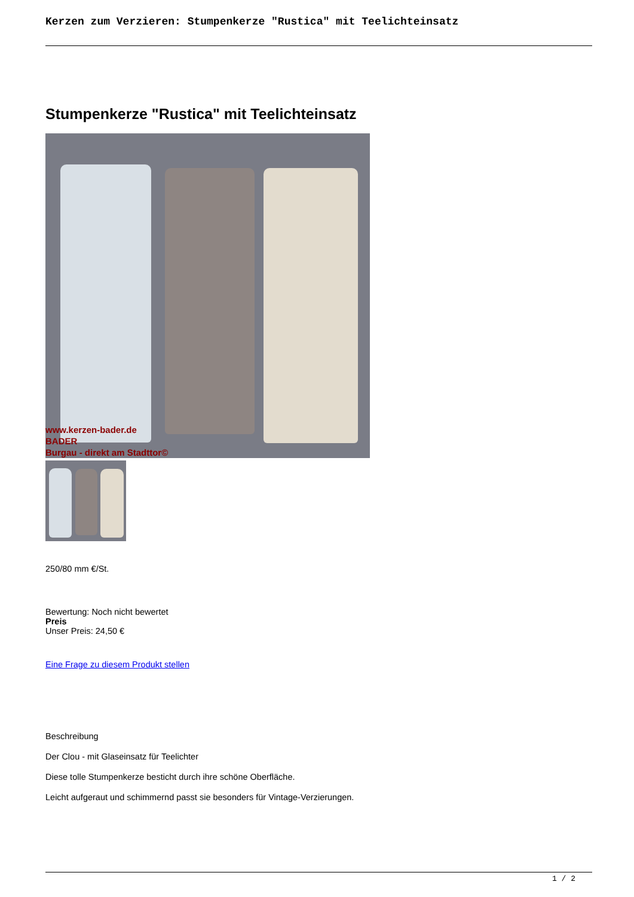Kerzen zum Verzieren: Stumpenkerze "Rustica" mit Teelichteinsatz
Stumpenkerze "Rustica" mit Teelichteinsatz
www.kerzen-bader.de
BADER
Burgau - direkt am Stadttor©
250/80 mm €/St.
Bewertung: Noch nicht bewertet
Preis
Unser Preis: 24,50 €
Eine Frage zu diesem Produkt stellen
Beschreibung
Der Clou - mit Glaseinsatz für Teelichter
Diese tolle Stumpenkerze besticht durch ihre schöne Oberfläche.
Leicht aufgeraut und schimmernd passt sie besonders für Vintage-Verzierungen.
1 / 2